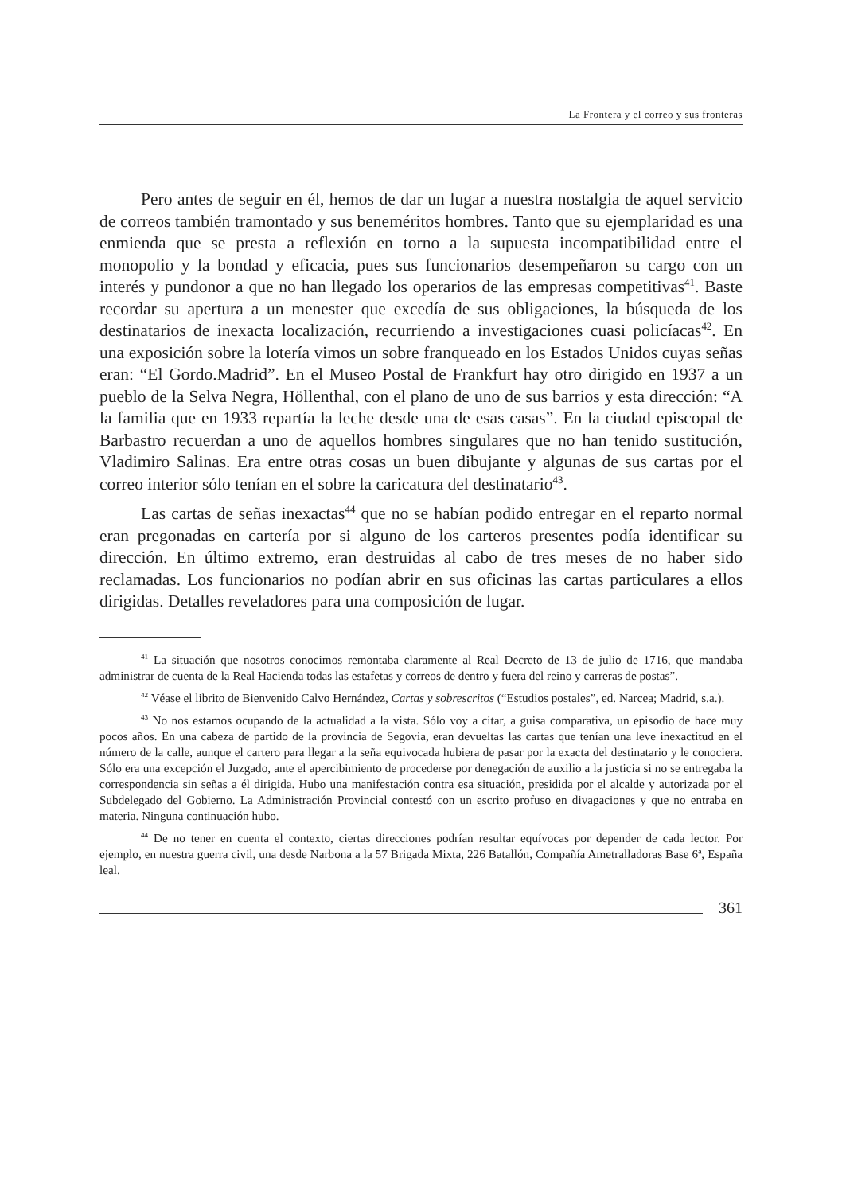La Frontera y el correo y sus fronteras
Pero antes de seguir en él, hemos de dar un lugar a nuestra nostalgia de aquel servicio de correos también tramontado y sus beneméritos hombres. Tanto que su ejemplaridad es una enmienda que se presta a reflexión en torno a la supuesta incompatibilidad entre el monopolio y la bondad y eficacia, pues sus funcionarios desempeñaron su cargo con un interés y pundonor a que no han llegado los operarios de las empresas competitivas<sup>41</sup>. Baste recordar su apertura a un menester que excedía de sus obligaciones, la búsqueda de los destinatarios de inexacta localización, recurriendo a investigaciones cuasi policíacas<sup>42</sup>. En una exposición sobre la lotería vimos un sobre franqueado en los Estados Unidos cuyas señas eran: “El Gordo.Madrid”. En el Museo Postal de Frankfurt hay otro dirigido en 1937 a un pueblo de la Selva Negra, Höllenthal, con el plano de uno de sus barrios y esta dirección: “A la familia que en 1933 repartía la leche desde una de esas casas”. En la ciudad episcopal de Barbastro recuerdan a uno de aquellos hombres singulares que no han tenido sustitución, Vladimiro Salinas. Era entre otras cosas un buen dibujante y algunas de sus cartas por el correo interior sólo tenían en el sobre la caricatura del destinatario<sup>43</sup>.
Las cartas de señas inexactas<sup>44</sup> que no se habían podido entregar en el reparto normal eran pregonadas en cartería por si alguno de los carteros presentes podía identificar su dirección. En último extremo, eran destruidas al cabo de tres meses de no haber sido reclamadas. Los funcionarios no podían abrir en sus oficinas las cartas particulares a ellos dirigidas. Detalles reveladores para una composición de lugar.
<sup>41</sup> La situación que nosotros conocimos remontaba claramente al Real Decreto de 13 de julio de 1716, que mandaba administrar de cuenta de la Real Hacienda todas las estafetas y correos de dentro y fuera del reino y carreras de postas”.
<sup>42</sup> Véase el librito de Bienvenido Calvo Hernández, Cartas y sobrescritos (“Estudios postales”, ed. Narcea; Madrid, s.a.).
<sup>43</sup> No nos estamos ocupando de la actualidad a la vista. Sólo voy a citar, a guisa comparativa, un episodio de hace muy pocos años. En una cabeza de partido de la provincia de Segovia, eran devueltas las cartas que tenían una leve inexactitud en el número de la calle, aunque el cartero para llegar a la seña equivocada hubiera de pasar por la exacta del destinatario y le conociera. Sólo era una excepción el Juzgado, ante el apercibimiento de procederse por denegación de auxilio a la justicia si no se entregaba la correspondencia sin señas a él dirigida. Hubo una manifestación contra esa situación, presidida por el alcalde y autorizada por el Subdelegado del Gobierno. La Administración Provincial contestó con un escrito profuso en divagaciones y que no entraba en materia. Ninguna continuación hubo.
<sup>44</sup> De no tener en cuenta el contexto, ciertas direcciones podrían resultar equívocas por depender de cada lector. Por ejemplo, en nuestra guerra civil, una desde Narbona a la 57 Brigada Mixta, 226 Batallón, Compañía Ametralladoras Base 6ª, España leal.
361